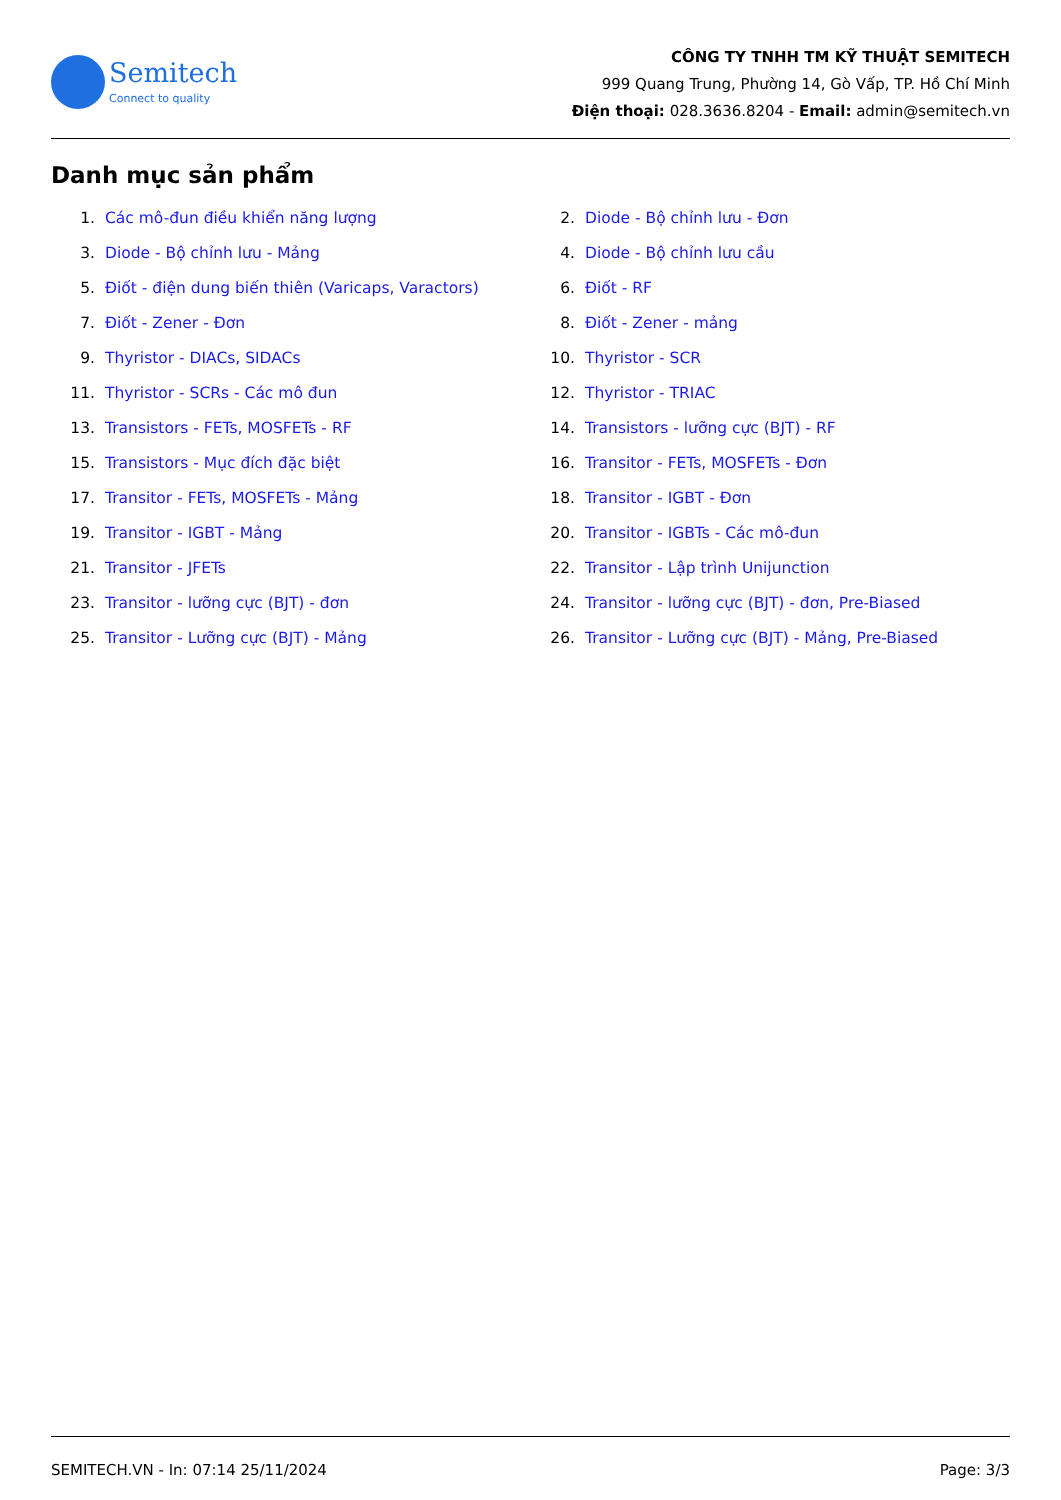Semitech
Connect to quality
CÔNG TY TNHH TM KỸ THUẬT SEMITECH
999 Quang Trung, Phường 14, Gò Vấp, TP. Hồ Chí Minh
Điện thoại: 028.3636.8204 - Email: admin@semitech.vn
Danh mục sản phẩm
1. Các mô-đun điều khiển năng lượng
2. Diode - Bộ chỉnh lưu - Đơn
3. Diode - Bộ chỉnh lưu - Mảng
4. Diode - Bộ chỉnh lưu cầu
5. Điốt - điện dung biến thiên (Varicaps, Varactors)
6. Điốt - RF
7. Điốt - Zener - Đơn
8. Điốt - Zener - mảng
9. Thyristor - DIACs, SIDACs
10. Thyristor - SCR
11. Thyristor - SCRs - Các mô đun
12. Thyristor - TRIAC
13. Transistors - FETs, MOSFETs - RF
14. Transistors - lưỡng cực (BJT) - RF
15. Transistors - Mục đích đặc biệt
16. Transitor - FETs, MOSFETs - Đơn
17. Transitor - FETs, MOSFETs - Mảng
18. Transitor - IGBT - Đơn
19. Transitor - IGBT - Mảng
20. Transitor - IGBTs - Các mô-đun
21. Transitor - JFETs
22. Transitor - Lập trình Unijunction
23. Transitor - lưỡng cực (BJT) - đơn
24. Transitor - lưỡng cực (BJT) - đơn, Pre-Biased
25. Transitor - Lưỡng cực (BJT) - Mảng
26. Transitor - Lưỡng cực (BJT) - Mảng, Pre-Biased
SEMITECH.VN - In: 07:14 25/11/2024 Page: 3/3